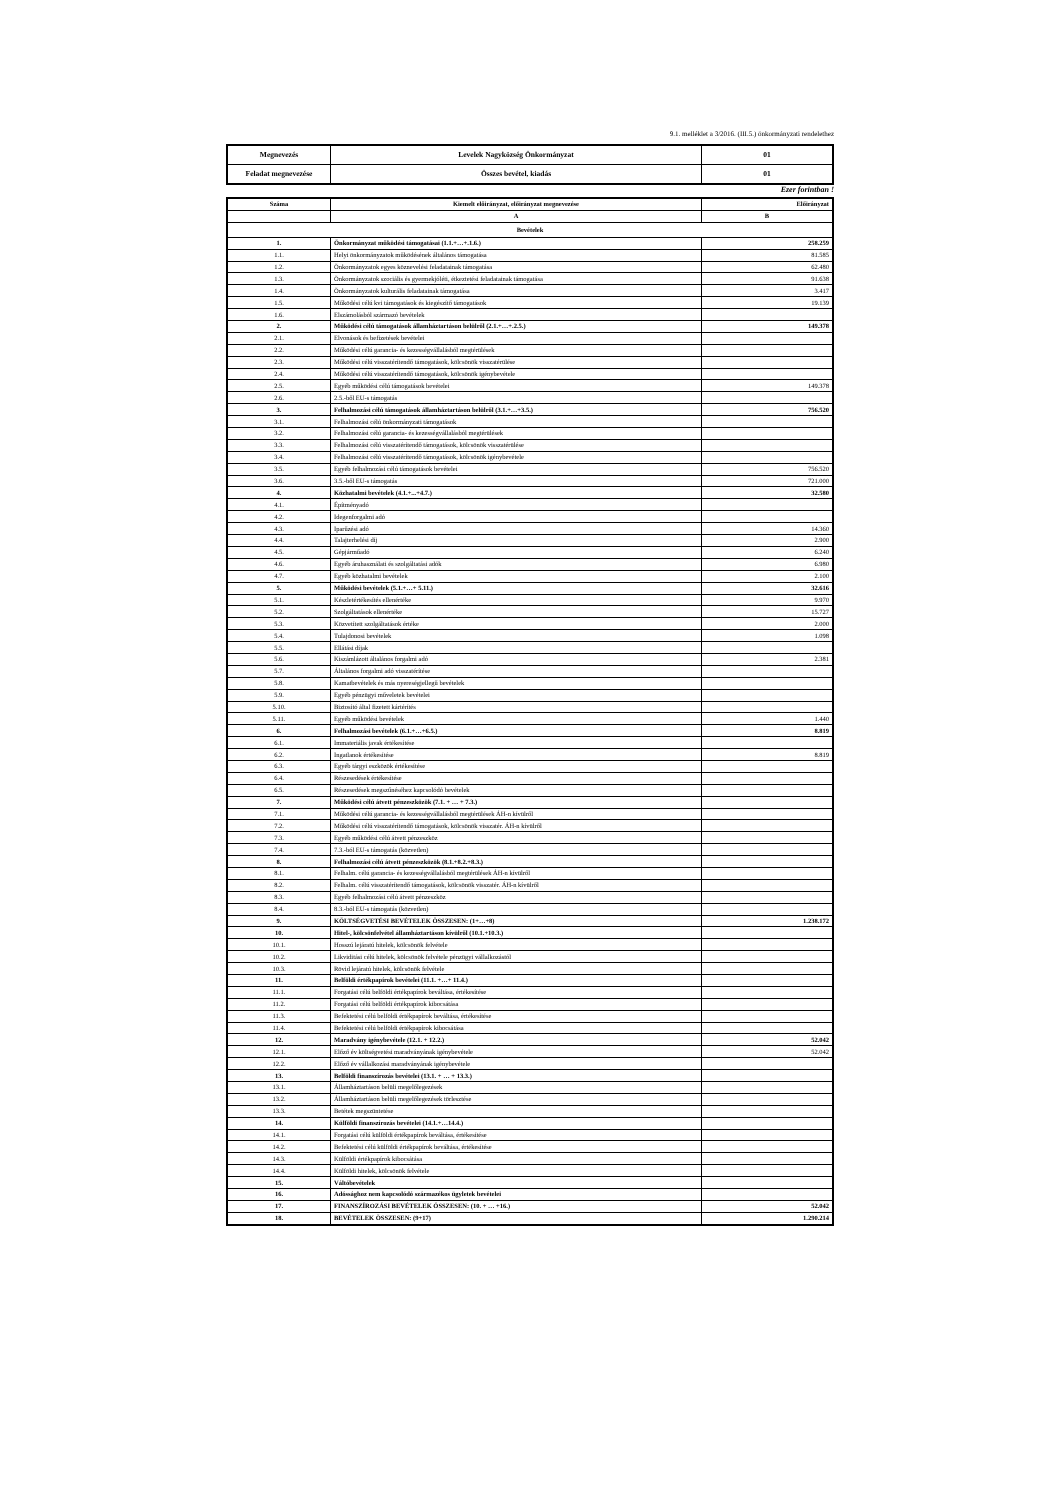9.1. melléklet a 3/2016. (III.5.) önkormányzati rendelethez
| Megnevezés | Levelek Nagyközség Önkormányzat | 01 |
| Feladat megnevezése | Összes bevétel, kiadás | 01 |
Ezer forintban !
| Száma | Kiemelt előirányzat, előirányzat megnevezése | Előirányzat |
| --- | --- | --- |
| | A | B |
| Bevételek | | |
| 1. | Önkormányzat működési támogatásai (1.1.+…+.1.6.) | 258.259 |
| 1.1. | Helyi önkormányzatok működésének általános támogatása | 81.585 |
| 1.2. | Önkormányzatok egyes köznevelési feladatainak támogatása | 62.480 |
| 1.3. | Önkormányzatok szociális és gyermekjóléti, étkeztetési feladatainak támogatása | 91.638 |
| 1.4. | Önkormányzatok kulturális feladatainak támogatása | 3.417 |
| 1.5. | Működési célú kvi támogatások és kiegészítő támogatások | 19.139 |
| 1.6. | Elszámolásból származó bevételek | |
| 2. | Működési célú támogatások államháztartáson belülről (2.1.+…+.2.5.) | 149.378 |
| 2.1. | Elvonások és befizetések bevételei | |
| 2.2. | Működési célú garancia- és kezességvállalásból megtérülések | |
| 2.3. | Működési célú visszatérítendő támogatások, kölcsönök visszatérülése | |
| 2.4. | Működési célú visszatérítendő támogatások, kölcsönök igénybevétele | |
| 2.5. | Egyéb működési célú támogatások bevételei | 149.378 |
| 2.6. | 2.5.-ből EU-s támogatás | |
| 3. | Felhalmozási célú támogatások államháztartáson belülről (3.1.+…+3.5.) | 756.520 |
| 3.1. | Felhalmozási célú önkormányzati támogatások | |
| 3.2. | Felhalmozási célú garancia- és kezességvállalásból megtérülések | |
| 3.3. | Felhalmozási célú visszatérítendő támogatások, kölcsönök visszatérülése | |
| 3.4. | Felhalmozási célú visszatérítendő támogatások, kölcsönök igénybevétele | |
| 3.5. | Egyéb felhalmozási célú támogatások bevételei | 756.520 |
| 3.6. | 3.5.-ből EU-s támogatás | 721.000 |
| 4. | Közhatalmi bevételek (4.1.+...+4.7.) | 32.580 |
| 4.1. | Építményadó | |
| 4.2. | Idegenforgalmi adó | |
| 4.3. | Iparűzési adó | 14.360 |
| 4.4. | Talajterhelési díj | 2.900 |
| 4.5. | Gépjárműadó | 6.240 |
| 4.6. | Egyéb áruhasználati és szolgáltatási adók | 6.980 |
| 4.7. | Egyéb közhatalmi bevételek | 2.100 |
| 5. | Működési bevételek (5.1.+…+ 5.11.) | 32.616 |
| 5.1. | Készletértékesítés ellenértéke | 9.970 |
| 5.2. | Szolgáltatások ellenértéke | 15.727 |
| 5.3. | Közvetített szolgáltatások értéke | 2.000 |
| 5.4. | Tulajdonosi bevételek | 1.098 |
| 5.5. | Ellátási díjak | |
| 5.6. | Kiszámlázott általános forgalmi adó | 2.381 |
| 5.7. | Általános forgalmi adó visszatérítése | |
| 5.8. | Kamatbevételek és más nyereségjellegű bevételek | |
| 5.9. | Egyéb pénzügyi műveletek bevételei | |
| 5.10. | Biztosító által fizetett kártérítés | |
| 5.11. | Egyéb működési bevételek | 1.440 |
| 6. | Felhalmozási bevételek (6.1.+…+6.5.) | 8.819 |
| 6.1. | Immateriális javak értékesítése | |
| 6.2. | Ingatlanok értékesítése | 8.819 |
| 6.3. | Egyéb tárgyi eszközök értékesítése | |
| 6.4. | Részesedések értékesítése | |
| 6.5. | Részesedések megszűnéséhez kapcsolódó bevételek | |
| 7. | Működési célú átvett pénzeszközök (7.1. + … + 7.3.) | |
| 7.1. | Működési célú garancia- és kezességvállalásból megtérülések ÁH-n kívülről | |
| 7.2. | Működési célú visszatérítendő támogatások, kölcsönök visszatér. ÁH-n kívülről | |
| 7.3. | Egyéb működési célú átvett pénzeszköz | |
| 7.4. | 7.3.-ból EU-s támogatás (közvetlen) | |
| 8. | Felhalmozási célú átvett pénzeszközök (8.1.+8.2.+8.3.) | |
| 8.1. | Felhalm. célú garancia- és kezességvállalásból megtérülések ÁH-n kívülről | |
| 8.2. | Felhalm. célú visszatérítendő támogatások, kölcsönök visszatér. ÁH-n kívülről | |
| 8.3. | Egyéb felhalmozási célú átvett pénzeszköz | |
| 8.4. | 8.3.-ból EU-s támogatás (közvetlen) | |
| 9. | KÖLTSÉGVETÉSI BEVÉTELEK ÖSSZESEN: (1+…+8) | 1.238.172 |
| 10. | Hitel-, kölcsönfelvétel államháztartáson kívülről (10.1.+10.3.) | |
| 10.1. | Hosszú lejáratú hitelek, kölcsönök felvétele | |
| 10.2. | Likviditási célú hitelek, kölcsönök felvétele pénzügyi vállalkozástól | |
| 10.3. | Rövid lejáratú hitelek, kölcsönök felvétele | |
| 11. | Belföldi értékpapírok bevételei (11.1. +…+ 11.4.) | |
| 11.1. | Forgatási célú belföldi értékpapírok beváltása, értékesítése | |
| 11.2. | Forgatási célú belföldi értékpapírok kibocsátása | |
| 11.3. | Befektetési célú belföldi értékpapírok beváltása, értékesítése | |
| 11.4. | Befektetési célú belföldi értékpapírok kibocsátása | |
| 12. | Maradvány igénybevétele (12.1. + 12.2.) | 52.042 |
| 12.1. | Előző év költségvetési maradványának igénybevétele | 52.042 |
| 12.2. | Előző év vállalkozási maradványának igénybevétele | |
| 13. | Belföldi finanszírozás bevételei (13.1. + … + 13.3.) | |
| 13.1. | Államháztartáson belüli megelőlegezések | |
| 13.2. | Államháztartáson belüli megelőlegezések törlesztése | |
| 13.3. | Betétek megszüntetése | |
| 14. | Külföldi finanszírozás bevételei (14.1.+…14.4.) | |
| 14.1. | Forgatási célú külföldi értékpapírok beváltása, értékesítése | |
| 14.2. | Befektetési célú külföldi értékpapírok beváltása, értékesítése | |
| 14.3. | Külföldi értékpapírok kibocsátása | |
| 14.4. | Külföldi hitelek, kölcsönök felvétele | |
| 15. | Váltóbevételek | |
| 16. | Adóssághoz nem kapcsolódó származékos ügyletek bevételei | |
| 17. | FINANSZÍROZÁSI BEVÉTELEK ÖSSZESEN: (10. + … +16.) | 52.042 |
| 18. | BEVÉTELEK ÖSSZESEN: (9+17) | 1.290.214 |